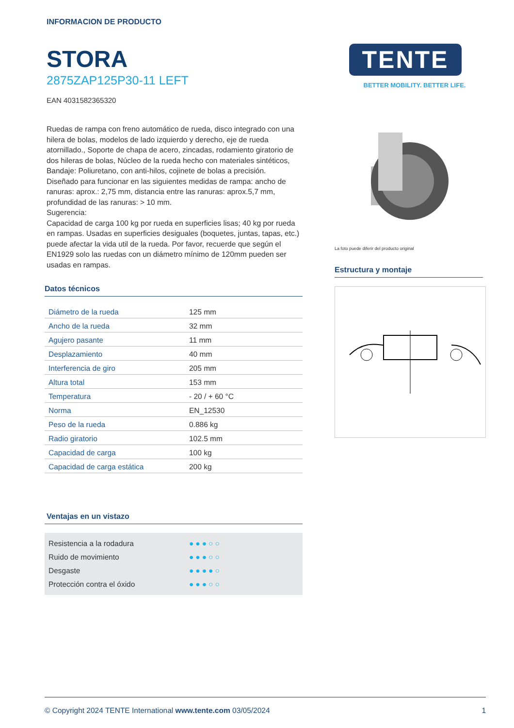INFORMACION DE PRODUCTO
STORA
2875ZAP125P30-11 LEFT
EAN 4031582365320
Ruedas de rampa con freno automático de rueda, disco integrado con una hilera de bolas, modelos de lado izquierdo y derecho, eje de rueda atornillado., Soporte de chapa de acero, zincadas, rodamiento giratorio de dos hileras de bolas, Núcleo de la rueda hecho con materiales sintéticos, Bandaje: Poliuretano, con anti-hilos, cojinete de bolas a precisión.
Diseñado para funcionar en las siguientes medidas de rampa: ancho de ranuras: aprox.: 2,75 mm, distancia entre las ranuras: aprox.5,7 mm, profundidad de las ranuras: > 10 mm.
Sugerencia:
Capacidad de carga 100 kg por rueda en superficies lisas; 40 kg por rueda en rampas. Usadas en superficies desiguales (boquetes, juntas, tapas, etc.) puede afectar la vida util de la rueda. Por favor, recuerde que según el EN1929 solo las ruedas con un diámetro mínimo de 120mm pueden ser usadas en rampas.
Datos técnicos
| Diámetro de la rueda | 125 mm |
| Ancho de la rueda | 32 mm |
| Agujero pasante | 11 mm |
| Desplazamiento | 40 mm |
| Interferencia de giro | 205 mm |
| Altura total | 153 mm |
| Temperatura | - 20 / + 60 °C |
| Norma | EN_12530 |
| Peso de la rueda | 0.886 kg |
| Radio giratorio | 102.5 mm |
| Capacidad de carga | 100 kg |
| Capacidad de carga estática | 200 kg |
Ventajas en un vistazo
Resistencia a la rodadura ●●●○○
Ruido de movimiento ●●●○○
Desgaste ●●●●○
Protección contra el óxido ●●●○○
TENTE
BETTER MOBILITY. BETTER LIFE.
La foto puede diferir del producto original
Estructura y montaje
© Copyright 2024 TENTE International www.tente.com 03/05/2024 1